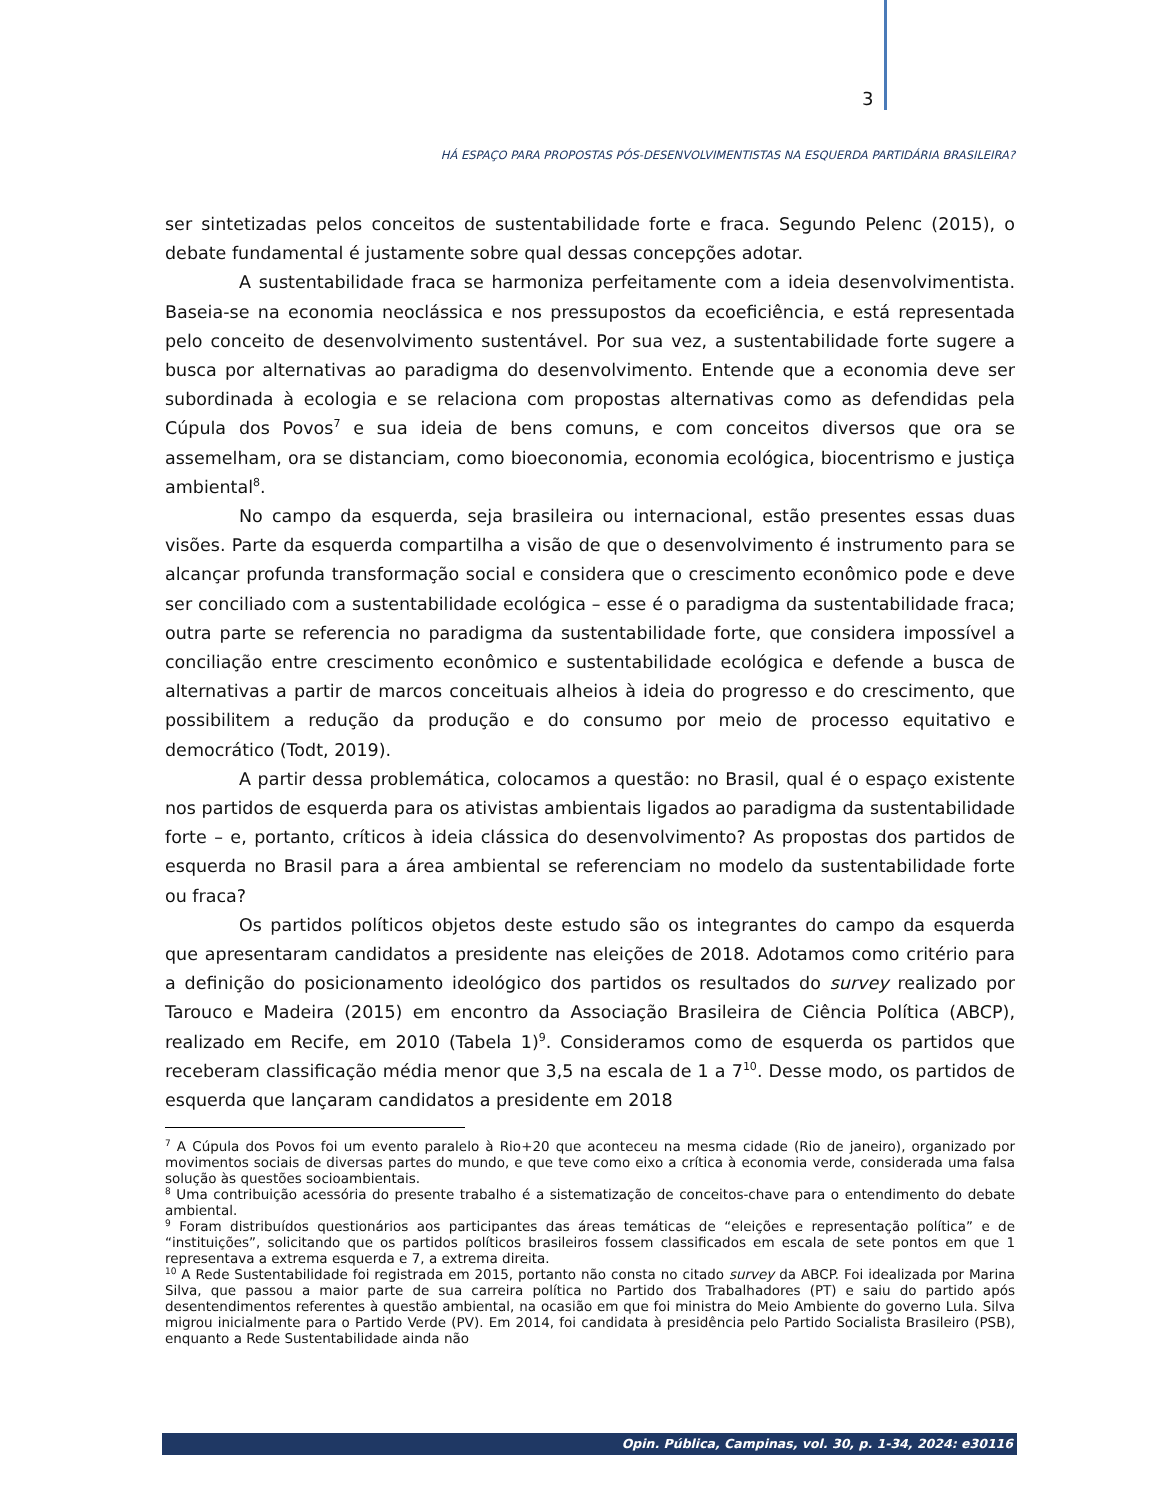3
HÁ ESPAÇO PARA PROPOSTAS PÓS-DESENVOLVIMENTISTAS NA ESQUERDA PARTIDÁRIA BRASILEIRA?
ser sintetizadas pelos conceitos de sustentabilidade forte e fraca. Segundo Pelenc (2015), o debate fundamental é justamente sobre qual dessas concepções adotar.
A sustentabilidade fraca se harmoniza perfeitamente com a ideia desenvolvimentista. Baseia-se na economia neoclássica e nos pressupostos da ecoeficiência, e está representada pelo conceito de desenvolvimento sustentável. Por sua vez, a sustentabilidade forte sugere a busca por alternativas ao paradigma do desenvolvimento. Entende que a economia deve ser subordinada à ecologia e se relaciona com propostas alternativas como as defendidas pela Cúpula dos Povos<sup>7</sup> e sua ideia de bens comuns, e com conceitos diversos que ora se assemelham, ora se distanciam, como bioeconomia, economia ecológica, biocentrismo e justiça ambiental<sup>8</sup>.
No campo da esquerda, seja brasileira ou internacional, estão presentes essas duas visões. Parte da esquerda compartilha a visão de que o desenvolvimento é instrumento para se alcançar profunda transformação social e considera que o crescimento econômico pode e deve ser conciliado com a sustentabilidade ecológica – esse é o paradigma da sustentabilidade fraca; outra parte se referencia no paradigma da sustentabilidade forte, que considera impossível a conciliação entre crescimento econômico e sustentabilidade ecológica e defende a busca de alternativas a partir de marcos conceituais alheios à ideia do progresso e do crescimento, que possibilitem a redução da produção e do consumo por meio de processo equitativo e democrático (Todt, 2019).
A partir dessa problemática, colocamos a questão: no Brasil, qual é o espaço existente nos partidos de esquerda para os ativistas ambientais ligados ao paradigma da sustentabilidade forte – e, portanto, críticos à ideia clássica do desenvolvimento? As propostas dos partidos de esquerda no Brasil para a área ambiental se referenciam no modelo da sustentabilidade forte ou fraca?
Os partidos políticos objetos deste estudo são os integrantes do campo da esquerda que apresentaram candidatos a presidente nas eleições de 2018. Adotamos como critério para a definição do posicionamento ideológico dos partidos os resultados do survey realizado por Tarouco e Madeira (2015) em encontro da Associação Brasileira de Ciência Política (ABCP), realizado em Recife, em 2010 (Tabela 1)<sup>9</sup>. Consideramos como de esquerda os partidos que receberam classificação média menor que 3,5 na escala de 1 a 7<sup>10</sup>. Desse modo, os partidos de esquerda que lançaram candidatos a presidente em 2018
<sup>7</sup> A Cúpula dos Povos foi um evento paralelo à Rio+20 que aconteceu na mesma cidade (Rio de janeiro), organizado por movimentos sociais de diversas partes do mundo, e que teve como eixo a crítica à economia verde, considerada uma falsa solução às questões socioambientais.
<sup>8</sup> Uma contribuição acessória do presente trabalho é a sistematização de conceitos-chave para o entendimento do debate ambiental.
<sup>9</sup> Foram distribuídos questionários aos participantes das áreas temáticas de “eleições e representação política” e de “instituições”, solicitando que os partidos políticos brasileiros fossem classificados em escala de sete pontos em que 1 representava a extrema esquerda e 7, a extrema direita.
<sup>10</sup> A Rede Sustentabilidade foi registrada em 2015, portanto não consta no citado survey da ABCP. Foi idealizada por Marina Silva, que passou a maior parte de sua carreira política no Partido dos Trabalhadores (PT) e saiu do partido após desentendimentos referentes à questão ambiental, na ocasião em que foi ministra do Meio Ambiente do governo Lula. Silva migrou inicialmente para o Partido Verde (PV). Em 2014, foi candidata à presidência pelo Partido Socialista Brasileiro (PSB), enquanto a Rede Sustentabilidade ainda não
Opin. Pública, Campinas, vol. 30, p. 1-34, 2024: e30116